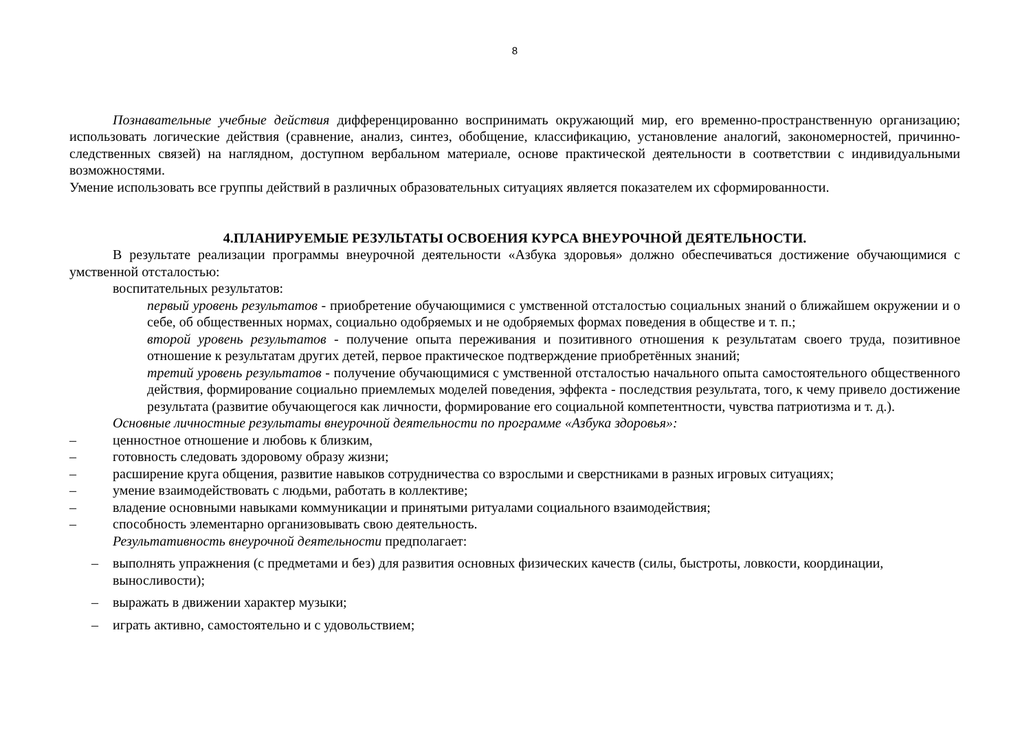8
Познавательные учебные действия дифференцированно воспринимать окружающий мир, его временно-пространственную организацию; использовать логические действия (сравнение, анализ, синтез, обобщение, классификацию, установление аналогий, закономерностей, причинно-следственных связей) на наглядном, доступном вербальном материале, основе практической деятельности в соответствии с индивидуальными возможностями.
Умение использовать все группы действий в различных образовательных ситуациях является показателем их сформированности.
4.ПЛАНИРУЕМЫЕ РЕЗУЛЬТАТЫ ОСВОЕНИЯ КУРСА ВНЕУРОЧНОЙ ДЕЯТЕЛЬНОСТИ.
В результате реализации программы внеурочной деятельности «Азбука здоровья» должно обеспечиваться достижение обучающимися с умственной отсталостью:
воспитательных результатов:
первый уровень результатов - приобретение обучающимися с умственной отсталостью социальных знаний о ближайшем окружении и о себе, об общественных нормах, социально одобряемых и не одобряемых формах поведения в обществе и т. п.;
второй уровень результатов - получение опыта переживания и позитивного отношения к результатам своего труда, позитивное отношение к результатам других детей, первое практическое подтверждение приобретённых знаний;
третий уровень результатов - получение обучающимися с умственной отсталостью начального опыта самостоятельного общественного действия, формирование социально приемлемых моделей поведения, эффекта - последствия результата, того, к чему привело достижение результата (развитие обучающегося как личности, формирование его социальной компетентности, чувства патриотизма и т. д.).
Основные личностные результаты внеурочной деятельности по программе «Азбука здоровья»:
– ценностное отношение и любовь к близким,
– готовность следовать здоровому образу жизни;
– расширение круга общения, развитие навыков сотрудничества со взрослыми и сверстниками в разных игровых ситуациях;
– умение взаимодействовать с людьми, работать в коллективе;
– владение основными навыками коммуникации и принятыми ритуалами социального взаимодействия;
– способность элементарно организовывать свою деятельность.
Результативность внеурочной деятельности предполагает:
– выполнять упражнения (с предметами и без) для развития основных физических качеств (силы, быстроты, ловкости, координации, выносливости);
– выражать в движении характер музыки;
– играть активно, самостоятельно и с удовольствием;